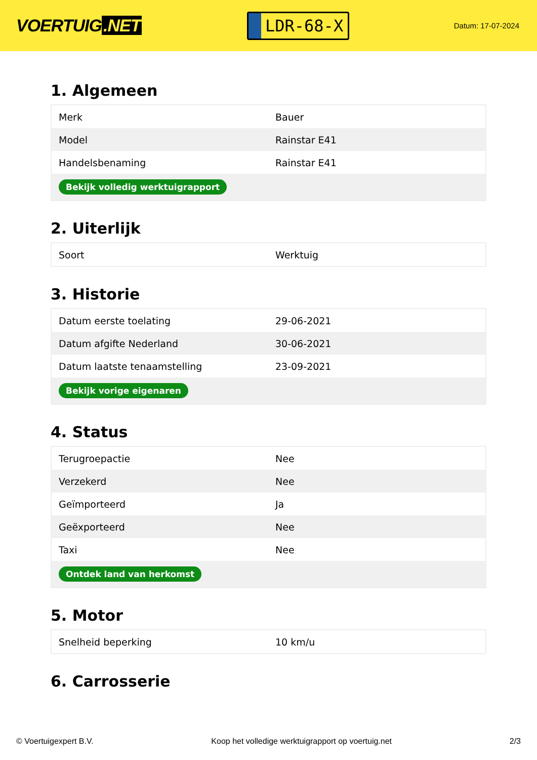VOERTUIG.NET
LDR-68-X
Datum: 17-07-2024
1. Algemeen
| Merk | Bauer |
| Model | Rainstar E41 |
| Handelsbenaming | Rainstar E41 |
| Bekijk volledig werktuigrapport | |
2. Uiterlijk
| Soort | Werktuig |
3. Historie
| Datum eerste toelating | 29-06-2021 |
| Datum afgifte Nederland | 30-06-2021 |
| Datum laatste tenaamstelling | 23-09-2021 |
| Bekijk vorige eigenaren | |
4. Status
| Terugroepactie | Nee |
| Verzekerd | Nee |
| Geïmporteerd | Ja |
| Geëxporteerd | Nee |
| Taxi | Nee |
| Ontdek land van herkomst | |
5. Motor
| Snelheid beperking | 10 km/u |
6. Carrosserie
© Voertuigexpert B.V. Koop het volledige werktuigrapport op voertuig.net 2/3